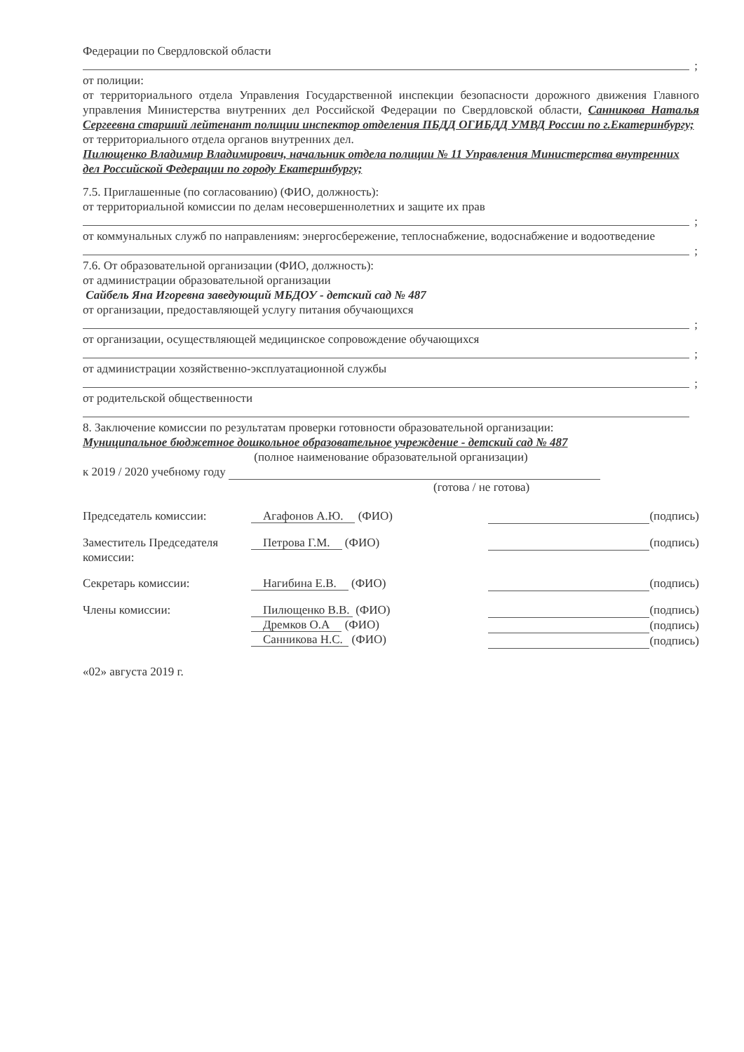Федерации по Свердловской области
;
от полиции:
от территориального отдела Управления Государственной инспекции безопасности дорожного движения Главного управления Министерства внутренних дел Российской Федерации по Свердловской области, Санникова Наталья Сергеевна старший лейтенант полиции инспектор отделения ПБДД ОГИБДД УМВД России по г.Екатеринбургу;
от территориального отдела органов внутренних дел.
Пилющенко Владимир Владимирович, начальник отдела полиции № 11 Управления Министерства внутренних дел Российской Федерации по городу Екатеринбургу;
7.5. Приглашенные (по согласованию) (ФИО, должность):
от территориальной комиссии по делам несовершеннолетних и защите их прав
;
от коммунальных служб по направлениям: энергосбережение, теплоснабжение, водоснабжение и водоотведение
;
7.6. От образовательной организации (ФИО, должность):
от администрации образовательной организации
Сайбель Яна Игоревна заведующий МБДОУ - детский сад № 487
от организации, предоставляющей услугу питания обучающихся
;
от организации, осуществляющей медицинское сопровождение обучающихся
;
от администрации хозяйственно-эксплуатационной службы
;
от родительской общественности
8. Заключение комиссии по результатам проверки готовности образовательной организации:
Муниципальное бюджетное дошкольное образовательное учреждение - детский сад № 487
(полное наименование образовательной организации)
к 2019 / 2020 учебному году
(готова / не готова)
| Председатель комиссии: | Агафонов А.Ю. (ФИО) | (подпись) |
| Заместитель Председателя комиссии: | Петрова Г.М. (ФИО) | (подпись) |
| Секретарь комиссии: | Нагибина Е.В. (ФИО) | (подпись) |
| Члены комиссии: | Пилющенко В.В. (ФИО) Дремков О.А (ФИО) Санникова Н.С. (ФИО) | (подпись) (подпись) (подпись) |
«02» августа 2019 г.